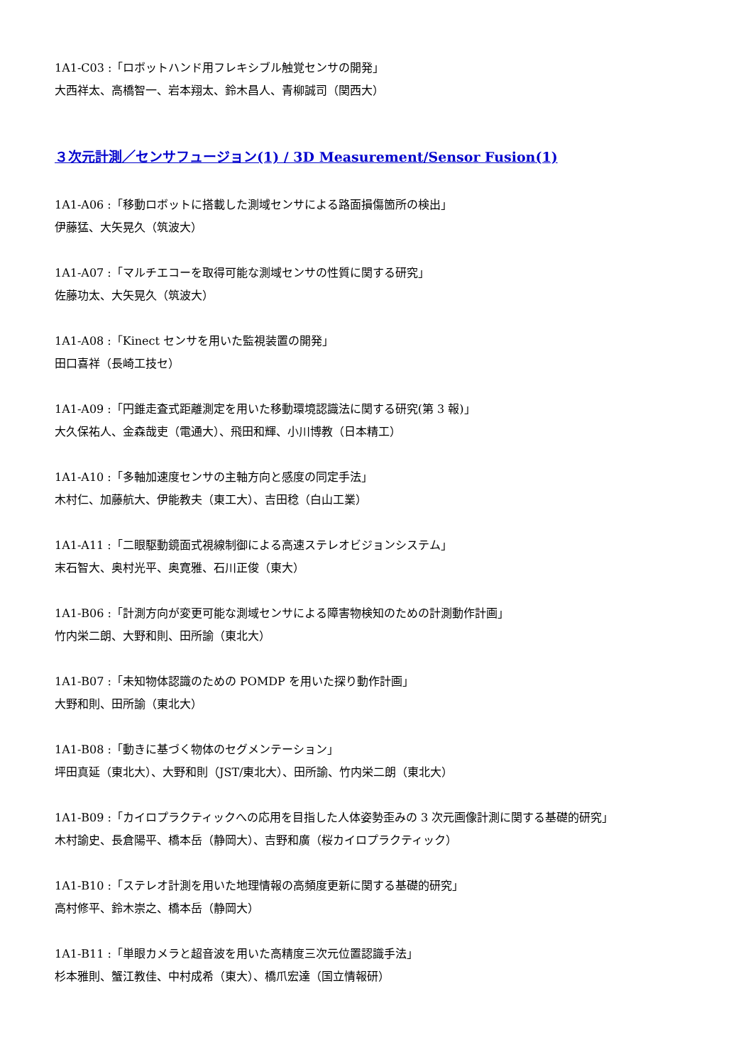1A1-C03 :「ロボットハンド用フレキシブル触覚センサの開発」
大西祥太、高橋智一、岩本翔太、鈴木昌人、青柳誠司（関西大）
３次元計測／センサフュージョン(1) / 3D Measurement/Sensor Fusion(1)
1A1-A06 :「移動ロボットに搭載した測域センサによる路面損傷箇所の検出」
伊藤猛、大矢晃久（筑波大）
1A1-A07 :「マルチエコーを取得可能な測域センサの性質に関する研究」
佐藤功太、大矢晃久（筑波大）
1A1-A08 :「Kinect センサを用いた監視装置の開発」
田口喜祥（長崎工技セ）
1A1-A09 :「円錐走査式距離測定を用いた移動環境認識法に関する研究(第 3 報)」
大久保祐人、金森哉吏（電通大）、飛田和輝、小川博教（日本精工）
1A1-A10 :「多軸加速度センサの主軸方向と感度の同定手法」
木村仁、加藤航大、伊能教夫（東工大）、吉田稔（白山工業）
1A1-A11 :「二眼駆動鏡面式視線制御による高速ステレオビジョンシステム」
末石智大、奥村光平、奥寛雅、石川正俊（東大）
1A1-B06 :「計測方向が変更可能な測域センサによる障害物検知のための計測動作計画」
竹内栄二朗、大野和則、田所諭（東北大）
1A1-B07 :「未知物体認識のための POMDP を用いた探り動作計画」
大野和則、田所諭（東北大）
1A1-B08 :「動きに基づく物体のセグメンテーション」
坪田真延（東北大）、大野和則（JST/東北大）、田所諭、竹内栄二朗（東北大）
1A1-B09 :「カイロプラクティックへの応用を目指した人体姿勢歪みの 3 次元画像計測に関する基礎的研究」
木村諭史、長倉陽平、橋本岳（静岡大）、吉野和廣（桜カイロプラクティック）
1A1-B10 :「ステレオ計測を用いた地理情報の高頻度更新に関する基礎的研究」
高村修平、鈴木崇之、橋本岳（静岡大）
1A1-B11 :「単眼カメラと超音波を用いた高精度三次元位置認識手法」
杉本雅則、蟹江教佳、中村成希（東大）、橋爪宏達（国立情報研）